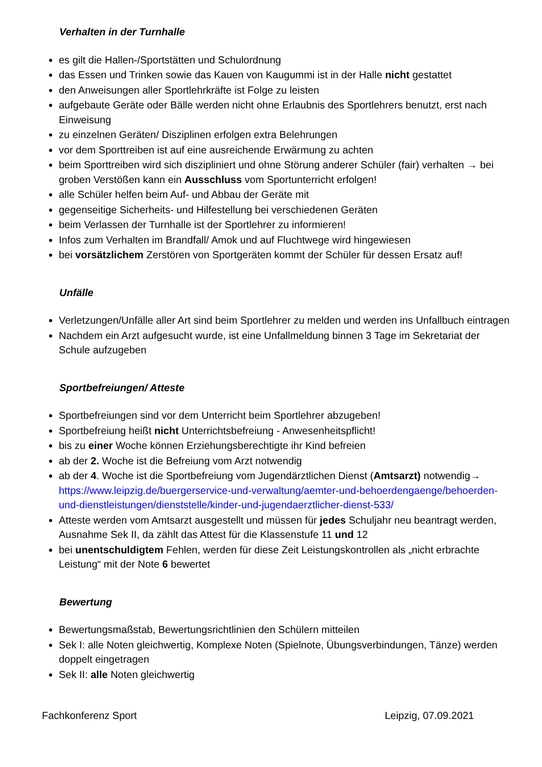Verhalten in der Turnhalle
es gilt die Hallen-/Sportstätten und Schulordnung
das Essen und Trinken sowie das Kauen von Kaugummi ist in der Halle nicht gestattet
den Anweisungen aller Sportlehrkräfte ist Folge zu leisten
aufgebaute Geräte oder Bälle werden nicht ohne Erlaubnis des Sportlehrers benutzt, erst nach Einweisung
zu einzelnen Geräten/ Disziplinen erfolgen extra Belehrungen
vor dem Sporttreiben ist auf eine ausreichende Erwärmung zu achten
beim Sporttreiben wird sich diszipliniert und ohne Störung anderer Schüler (fair) verhalten → bei groben Verstößen kann ein Ausschluss vom Sportunterricht erfolgen!
alle Schüler helfen beim Auf- und Abbau der Geräte mit
gegenseitige Sicherheits- und Hilfestellung bei verschiedenen Geräten
beim Verlassen der Turnhalle ist der Sportlehrer zu informieren!
Infos zum Verhalten im Brandfall/ Amok und auf Fluchtwege wird hingewiesen
bei vorsätzlichem Zerstören von Sportgeräten kommt der Schüler für dessen Ersatz auf!
Unfälle
Verletzungen/Unfälle aller Art sind beim Sportlehrer zu melden und werden ins Unfallbuch eintragen
Nachdem ein Arzt aufgesucht wurde, ist eine Unfallmeldung binnen 3 Tage im Sekretariat der Schule aufzugeben
Sportbefreiungen/ Atteste
Sportbefreiungen sind vor dem Unterricht beim Sportlehrer abzugeben!
Sportbefreiung heißt nicht Unterrichtsbefreiung - Anwesenheitspflicht!
bis zu einer Woche können Erziehungsberechtigte ihr Kind befreien
ab der 2. Woche ist die Befreiung vom Arzt notwendig
ab der 4. Woche ist die Sportbefreiung vom Jugendärztlichen Dienst (Amtsarzt) notwendig→ https://www.leipzig.de/buergerservice-und-verwaltung/aemter-und-behoerdengaenge/behoerden-und-dienstleistungen/dienststelle/kinder-und-jugendaerztlicher-dienst-533/
Atteste werden vom Amtsarzt ausgestellt und müssen für jedes Schuljahr neu beantragt werden, Ausnahme Sek II, da zählt das Attest für die Klassenstufe 11 und 12
bei unentschuldigtem Fehlen, werden für diese Zeit Leistungskontrollen als „nicht erbrachte Leistung“ mit der Note 6 bewertet
Bewertung
Bewertungsmaßstab, Bewertungsrichtlinien den Schülern mitteilen
Sek I: alle Noten gleichwertig, Komplexe Noten (Spielnote, Übungsverbindungen, Tänze) werden doppelt eingetragen
Sek II: alle Noten gleichwertig
Fachkonferenz Sport Leipzig, 07.09.2021